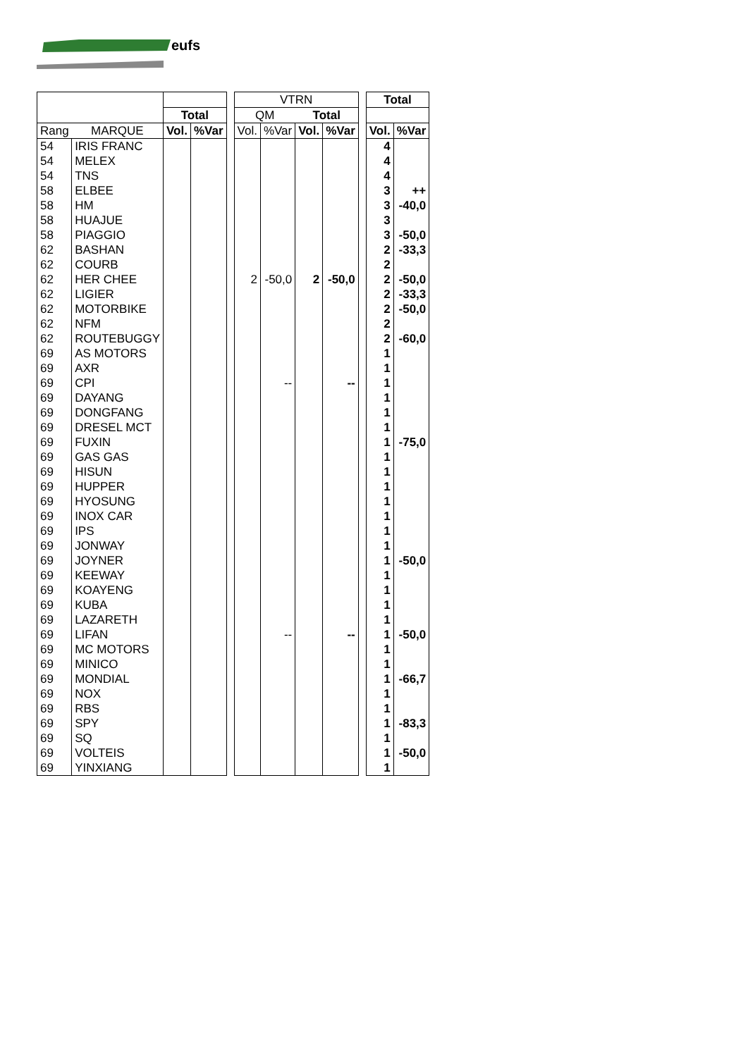eufs
| | | | | | VTRN | | | | | Total | |
| | | Total | | | QM | | Total | | | | |
| Rang | MARQUE | Vol. | %Var | | Vol. | %Var | Vol. | %Var | | Vol. | %Var |
| 54 | IRIS FRANC | | | | | | | | | 4 | |
| 54 | MELEX | | | | | | | | | 4 | |
| 54 | TNS | | | | | | | | | 4 | |
| 58 | ELBEE | | | | | | | | | 3 | ++ |
| 58 | HM | | | | | | | | | 3 | -40,0 |
| 58 | HUAJUE | | | | | | | | | 3 | |
| 58 | PIAGGIO | | | | | | | | | 3 | -50,0 |
| 62 | BASHAN | | | | | | | | | 2 | -33,3 |
| 62 | COURB | | | | | | | | | 2 | |
| 62 | HER CHEE | | | | 2 | -50,0 | 2 | -50,0 | | 2 | -50,0 |
| 62 | LIGIER | | | | | | | | | 2 | -33,3 |
| 62 | MOTORBIKE | | | | | | | | | 2 | -50,0 |
| 62 | NFM | | | | | | | | | 2 | |
| 62 | ROUTEBUGGY | | | | | | | | | 2 | -60,0 |
| 69 | AS MOTORS | | | | | | | | | 1 | |
| 69 | AXR | | | | | | | | | 1 | |
| 69 | CPI | | | | | -- | | -- | | 1 | |
| 69 | DAYANG | | | | | | | | | 1 | |
| 69 | DONGFANG | | | | | | | | | 1 | |
| 69 | DRESEL MCT | | | | | | | | | 1 | |
| 69 | FUXIN | | | | | | | | | 1 | -75,0 |
| 69 | GAS GAS | | | | | | | | | 1 | |
| 69 | HISUN | | | | | | | | | 1 | |
| 69 | HUPPER | | | | | | | | | 1 | |
| 69 | HYOSUNG | | | | | | | | | 1 | |
| 69 | INOX CAR | | | | | | | | | 1 | |
| 69 | IPS | | | | | | | | | 1 | |
| 69 | JONWAY | | | | | | | | | 1 | |
| 69 | JOYNER | | | | | | | | | 1 | -50,0 |
| 69 | KEEWAY | | | | | | | | | 1 | |
| 69 | KOAYENG | | | | | | | | | 1 | |
| 69 | KUBA | | | | | | | | | 1 | |
| 69 | LAZARETH | | | | | | | | | 1 | |
| 69 | LIFAN | | | | | -- | | -- | | 1 | -50,0 |
| 69 | MC MOTORS | | | | | | | | | 1 | |
| 69 | MINICO | | | | | | | | | 1 | |
| 69 | MONDIAL | | | | | | | | | 1 | -66,7 |
| 69 | NOX | | | | | | | | | 1 | |
| 69 | RBS | | | | | | | | | 1 | |
| 69 | SPY | | | | | | | | | 1 | -83,3 |
| 69 | SQ | | | | | | | | | 1 | |
| 69 | VOLTEIS | | | | | | | | | 1 | -50,0 |
| 69 | YINXIANG | | | | | | | | | 1 | |